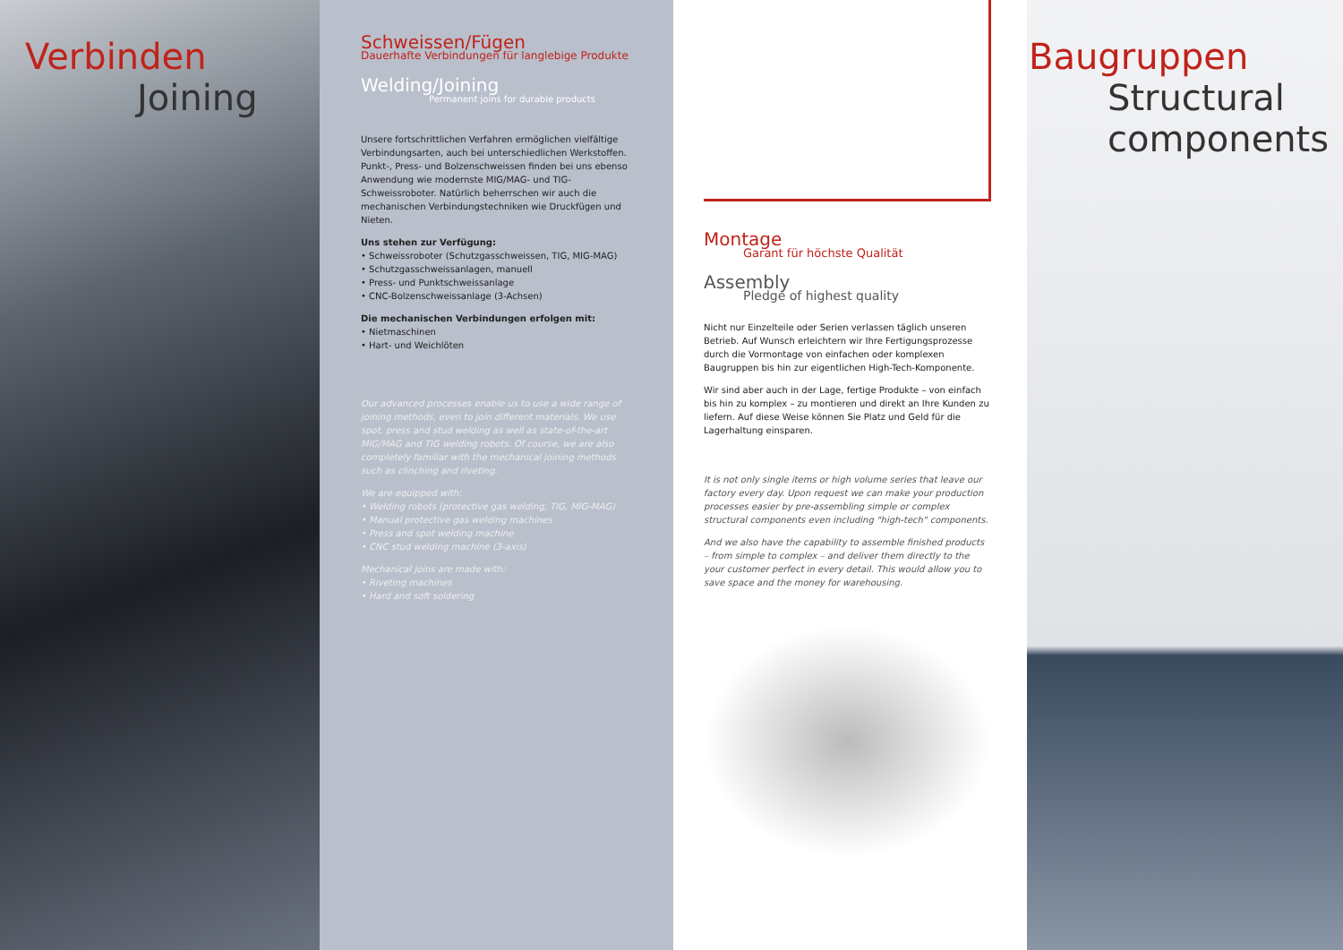Verbinden
Joining
Schweissen/Fügen
Dauerhafte Verbindungen für langlebige Produkte
Welding/Joining
Permanent joins for durable products
Unsere fortschrittlichen Verfahren ermöglichen vielfältige Verbindungsarten, auch bei unterschiedlichen Werkstoffen. Punkt-, Press- und Bolzenschweissen finden bei uns ebenso Anwendung wie modernste MIG/MAG- und TIG-Schweissroboter. Natürlich beherrschen wir auch die mechanischen Verbindungstechniken wie Druckfügen und Nieten.
Uns stehen zur Verfügung:
• Schweissroboter (Schutzgasschweissen, TIG, MIG-MAG)
• Schutzgasschweissanlagen, manuell
• Press- und Punktschweissanlage
• CNC-Bolzenschweissanlage (3-Achsen)
Die mechanischen Verbindungen erfolgen mit:
• Nietmaschinen
• Hart- und Weichlöten
Our advanced processes enable us to use a wide range of joining methods, even to join different materials. We use spot, press and stud welding as well as state-of-the-art MIG/MAG and TIG welding robots. Of course, we are also completely familiar with the mechanical joining methods such as clinching and riveting.
We are equipped with:
• Welding robots (protective gas welding, TIG, MIG-MAG)
• Manual protective gas welding machines
• Press and spot welding machine
• CNC stud welding machine (3-axis)
Mechanical joins are made with:
• Riveting machines
• Hard and soft soldering
Montage
Garant für höchste Qualität
Assembly
Pledge of highest quality
Nicht nur Einzelteile oder Serien verlassen täglich unseren Betrieb. Auf Wunsch erleichtern wir Ihre Fertigungsprozesse durch die Vormontage von einfachen oder komplexen Baugruppen bis hin zur eigentlichen High-Tech-Komponente.
Wir sind aber auch in der Lage, fertige Produkte – von einfach bis hin zu komplex – zu montieren und direkt an Ihre Kunden zu liefern. Auf diese Weise können Sie Platz und Geld für die Lagerhaltung einsparen.
It is not only single items or high volume series that leave our factory every day. Upon request we can make your production processes easier by pre-assembling simple or complex structural components even including "high-tech" components.
And we also have the capability to assemble finished products – from simple to complex – and deliver them directly to the your customer perfect in every detail. This would allow you to save space and the money for warehousing.
Baugruppen
Structural
components